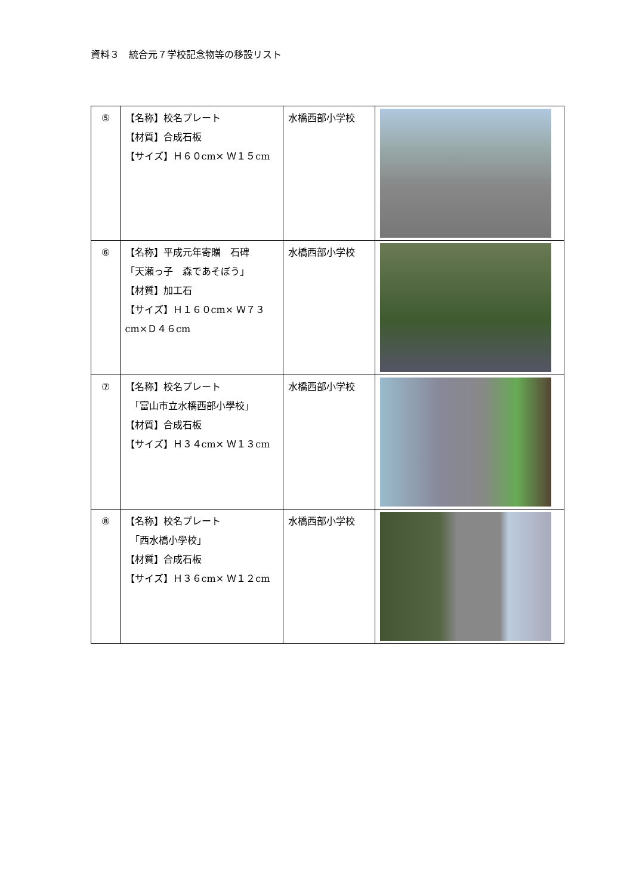資料３　統合元７学校記念物等の移設リスト
| ⑤ | 【名称】校名プレート 【材質】合成石板 【サイズ】Ｈ６０cm× Ｗ１５cm | 水橋西部小学校 | |
| ⑥ | 【名称】平成元年寄贈 石碑 「天瀬っ子 森であそぼう」 【材質】加工石 【サイズ】Ｈ１６０cm× Ｗ７３cm×Ｄ４６cm | 水橋西部小学校 | |
| ⑦ | 【名称】校名プレート 「富山市立水橋西部小學校」 【材質】合成石板 【サイズ】Ｈ３４cm× Ｗ１３cm | 水橋西部小学校 | |
| ⑧ | 【名称】校名プレート 「西水橋小學校」 【材質】合成石板 【サイズ】Ｈ３６cm× Ｗ１２cm | 水橋西部小学校 | |